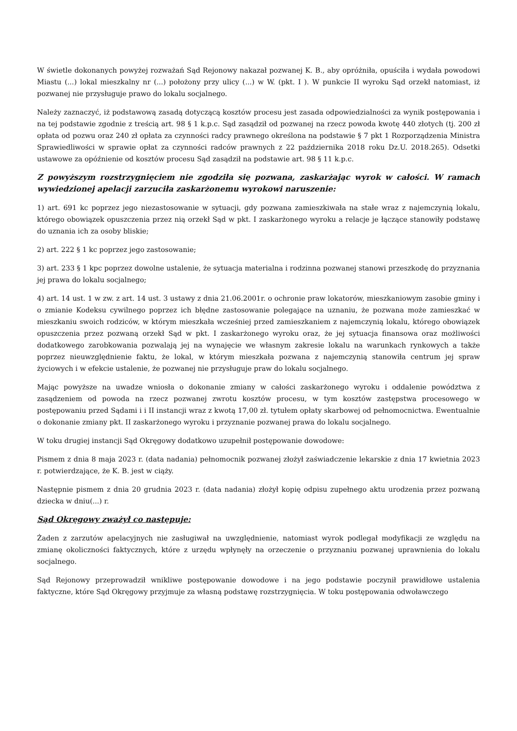W świetle dokonanych powyżej rozważań Sąd Rejonowy nakazał pozwanej K. B., aby opróżniła, opuściła i wydała powodowi Miastu (...) lokal mieszkalny nr (...) położony przy ulicy (...) w W. (pkt. I ). W punkcie II wyroku Sąd orzekł natomiast, iż pozwanej nie przysługuje prawo do lokalu socjalnego.
Należy zaznaczyć, iż podstawową zasadą dotyczącą kosztów procesu jest zasada odpowiedzialności za wynik postępowania i na tej podstawie zgodnie z treścią art. 98 § 1 k.p.c. Sąd zasądził od pozwanej na rzecz powoda kwotę 440 złotych (tj. 200 zł opłata od pozwu oraz 240 zł opłata za czynności radcy prawnego określona na podstawie § 7 pkt 1 Rozporządzenia Ministra Sprawiedliwości w sprawie opłat za czynności radców prawnych z 22 października 2018 roku Dz.U. 2018.265). Odsetki ustawowe za opóźnienie od kosztów procesu Sąd zasądził na podstawie art. 98 § 11 k.p.c.
Z powyższym rozstrzygnięciem nie zgodziła się pozwana, zaskarżając wyrok w całości. W ramach wywiedzionej apelacji zarzuciła zaskarżonemu wyrokowi naruszenie:
1) art. 691 kc poprzez jego niezastosowanie w sytuacji, gdy pozwana zamieszkiwała na stałe wraz z najemczynią lokalu, którego obowiązek opuszczenia przez nią orzekł Sąd w pkt. I zaskarżonego wyroku a relacje je łączące stanowiły podstawę do uznania ich za osoby bliskie;
2) art. 222 § 1 kc poprzez jego zastosowanie;
3) art. 233 § 1 kpc poprzez dowolne ustalenie, że sytuacja materialna i rodzinna pozwanej stanowi przeszkodę do przyznania jej prawa do lokalu socjalnego;
4) art. 14 ust. 1 w zw. z art. 14 ust. 3 ustawy z dnia 21.06.2001r. o ochronie praw lokatorów, mieszkaniowym zasobie gminy i o zmianie Kodeksu cywilnego poprzez ich błędne zastosowanie polegające na uznaniu, że pozwana może zamieszkać w mieszkaniu swoich rodziców, w którym mieszkała wcześniej przed zamieszkaniem z najemczynią lokalu, którego obowiązek opuszczenia przez pozwaną orzekł Sąd w pkt. I zaskarżonego wyroku oraz, że jej sytuacja finansowa oraz możliwości dodatkowego zarobkowania pozwalają jej na wynajęcie we własnym zakresie lokalu na warunkach rynkowych a także poprzez nieuwzględnienie faktu, że lokal, w którym mieszkała pozwana z najemczynią stanowiła centrum jej spraw życiowych i w efekcie ustalenie, że pozwanej nie przysługuje praw do lokalu socjalnego.
Mając powyższe na uwadze wniosła o dokonanie zmiany w całości zaskarżonego wyroku i oddalenie powództwa z zasądzeniem od powoda na rzecz pozwanej zwrotu kosztów procesu, w tym kosztów zastępstwa procesowego w postępowaniu przed Sądami i i II instancji wraz z kwotą 17,00 zł. tytułem opłaty skarbowej od pełnomocnictwa. Ewentualnie o dokonanie zmiany pkt. II zaskarżonego wyroku i przyznanie pozwanej prawa do lokalu socjalnego.
W toku drugiej instancji Sąd Okręgowy dodatkowo uzupełnił postępowanie dowodowe:
Pismem z dnia 8 maja 2023 r. (data nadania) pełnomocnik pozwanej złożył zaświadczenie lekarskie z dnia 17 kwietnia 2023 r. potwierdzające, że K. B. jest w ciąży.
Następnie pismem z dnia 20 grudnia 2023 r. (data nadania) złożył kopię odpisu zupełnego aktu urodzenia przez pozwaną dziecka w dniu(...) r.
Sąd Okręgowy zważył co następuje:
Żaden z zarzutów apelacyjnych nie zasługiwał na uwzględnienie, natomiast wyrok podlegał modyfikacji ze względu na zmianę okoliczności faktycznych, które z urzędu wpłynęły na orzeczenie o przyznaniu pozwanej uprawnienia do lokalu socjalnego.
Sąd Rejonowy przeprowadził wnikliwe postępowanie dowodowe i na jego podstawie poczynił prawidłowe ustalenia faktyczne, które Sąd Okręgowy przyjmuje za własną podstawę rozstrzygnięcia. W toku postępowania odwoławczego